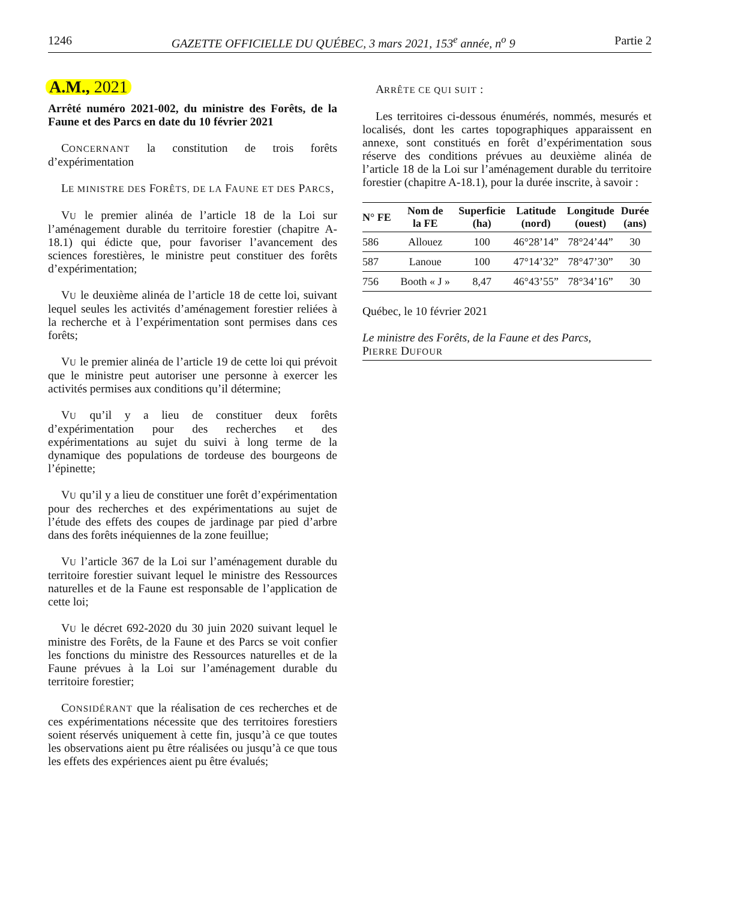1246 GAZETTE OFFICIELLE DU QUÉBEC, 3 mars 2021, 153<sup>e</sup> année, n<sup>o</sup> 9 Partie 2
A.M., 2021
Arrêté numéro 2021-002, du ministre des Forêts, de la Faune et des Parcs en date du 10 février 2021
CONCERNANT la constitution de trois forêts d’expérimentation
LE MINISTRE DES FORÊTS, DE LA FAUNE ET DES PARCS,
VU le premier alinéa de l’article 18 de la Loi sur l’aménagement durable du territoire forestier (chapitre A-18.1) qui édicte que, pour favoriser l’avancement des sciences forestières, le ministre peut constituer des forêts d’expérimentation;
VU le deuxième alinéa de l’article 18 de cette loi, suivant lequel seules les activités d’aménagement forestier reliées à la recherche et à l’expérimentation sont permises dans ces forêts;
VU le premier alinéa de l’article 19 de cette loi qui prévoit que le ministre peut autoriser une personne à exercer les activités permises aux conditions qu’il détermine;
VU qu’il y a lieu de constituer deux forêts d’expérimentation pour des recherches et des expérimentations au sujet du suivi à long terme de la dynamique des populations de tordeuse des bourgeons de l’épinette;
VU qu’il y a lieu de constituer une forêt d’expérimentation pour des recherches et des expérimentations au sujet de l’étude des effets des coupes de jardinage par pied d’arbre dans des forêts inéquiennes de la zone feuillue;
VU l’article 367 de la Loi sur l’aménagement durable du territoire forestier suivant lequel le ministre des Ressources naturelles et de la Faune est responsable de l’application de cette loi;
VU le décret 692-2020 du 30 juin 2020 suivant lequel le ministre des Forêts, de la Faune et des Parcs se voit confier les fonctions du ministre des Ressources naturelles et de la Faune prévues à la Loi sur l’aménagement durable du territoire forestier;
CONSIDÉRANT que la réalisation de ces recherches et de ces expérimentations nécessite que des territoires forestiers soient réservés uniquement à cette fin, jusqu’à ce que toutes les observations aient pu être réalisées ou jusqu’à ce que tous les effets des expériences aient pu être évalués;
ARRÊTE CE QUI SUIT :
Les territoires ci-dessous énumérés, nommés, mesurés et localisés, dont les cartes topographiques apparaissent en annexe, sont constitués en forêt d’expérimentation sous réserve des conditions prévues au deuxième alinéa de l’article 18 de la Loi sur l’aménagement durable du territoire forestier (chapitre A-18.1), pour la durée inscrite, à savoir :
| N° FE | Nom de la FE | Superficie (ha) | Latitude (nord) | Longitude (ouest) | Durée (ans) |
| --- | --- | --- | --- | --- | --- |
| 586 | Allouez | 100 | 46°28’14” | 78°24’44” | 30 |
| 587 | Lanoue | 100 | 47°14’32” | 78°47’30” | 30 |
| 756 | Booth « J » | 8,47 | 46°43’55” | 78°34’16” | 30 |
Québec, le 10 février 2021
Le ministre des Forêts, de la Faune et des Parcs,
PIERRE DUFOUR